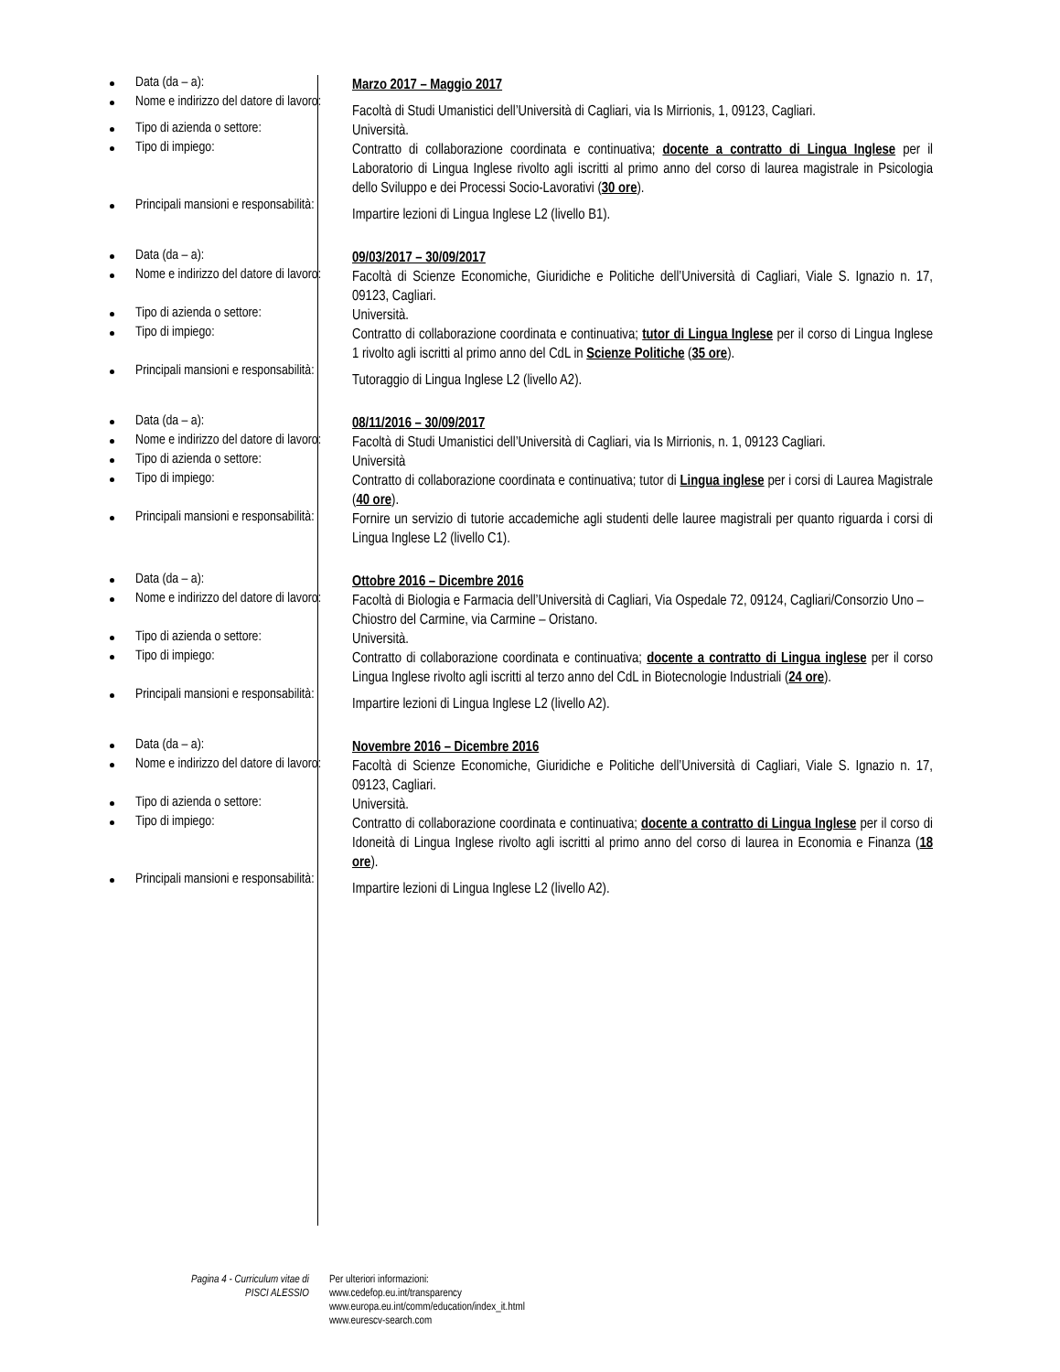| Data (da – a): | Marzo 2017 – Maggio 2017 |
| Nome e indirizzo del datore di lavoro: | Facoltà di Studi Umanistici dell’Università di Cagliari, via Is Mirrionis, 1, 09123, Cagliari. |
| Tipo di azienda o settore: | Università. |
| Tipo di impiego: | Contratto di collaborazione coordinata e continuativa; docente a contratto di Lingua Inglese per il Laboratorio di Lingua Inglese rivolto agli iscritti al primo anno del corso di laurea magistrale in Psicologia dello Sviluppo e dei Processi Socio-Lavorativi ( 30 ore ). |
| Principali mansioni e responsabilità: | Impartire lezioni di Lingua Inglese L2 (livello B1). |
| Data (da – a): | 09/03/2017 – 30/09/2017 |
| Nome e indirizzo del datore di lavoro: | Facoltà di Scienze Economiche, Giuridiche e Politiche dell’Università di Cagliari, Viale S. Ignazio n. 17, 09123, Cagliari. |
| Tipo di azienda o settore: | Università. |
| Tipo di impiego: | Contratto di collaborazione coordinata e continuativa; tutor di Lingua Inglese per il corso di Lingua Inglese 1 rivolto agli iscritti al primo anno del CdL in Scienze Politiche ( 35 ore ). |
| Principali mansioni e responsabilità: | Tutoraggio di Lingua Inglese L2 (livello A2). |
| Data (da – a): | 08/11/2016 – 30/09/2017 |
| Nome e indirizzo del datore di lavoro: | Facoltà di Studi Umanistici dell’Università di Cagliari, via Is Mirrionis, n. 1, 09123 Cagliari. |
| Tipo di azienda o settore: | Università |
| Tipo di impiego: | Contratto di collaborazione coordinata e continuativa; tutor di Lingua inglese per i corsi di Laurea Magistrale ( 40 ore ). |
| Principali mansioni e responsabilità: | Fornire un servizio di tutorie accademiche agli studenti delle lauree magistrali per quanto riguarda i corsi di Lingua Inglese L2 (livello C1). |
| Data (da – a): | Ottobre 2016 – Dicembre 2016 |
| Nome e indirizzo del datore di lavoro: | Facoltà di Biologia e Farmacia dell’Università di Cagliari, Via Ospedale 72, 09124, Cagliari/Consorzio Uno – Chiostro del Carmine, via Carmine – Oristano. |
| Tipo di azienda o settore: | Università. |
| Tipo di impiego: | Contratto di collaborazione coordinata e continuativa; docente a contratto di Lingua inglese per il corso Lingua Inglese rivolto agli iscritti al terzo anno del CdL in Biotecnologie Industriali ( 24 ore ). |
| Principali mansioni e responsabilità: | Impartire lezioni di Lingua Inglese L2 (livello A2). |
| Data (da – a): | Novembre 2016 – Dicembre 2016 |
| Nome e indirizzo del datore di lavoro: | Facoltà di Scienze Economiche, Giuridiche e Politiche dell’Università di Cagliari, Viale S. Ignazio n. 17, 09123, Cagliari. |
| Tipo di azienda o settore: | Università. |
| Tipo di impiego: | Contratto di collaborazione coordinata e continuativa; docente a contratto di Lingua Inglese per il corso di Idoneità di Lingua Inglese rivolto agli iscritti al primo anno del corso di laurea in Economia e Finanza ( 18 ore ). |
| Principali mansioni e responsabilità: | Impartire lezioni di Lingua Inglese L2 (livello A2). |
Pagina 4 - Curriculum vitae di
PISCI ALESSIO
Per ulteriori informazioni:
www.cedefop.eu.int/transparency
www.europa.eu.int/comm/education/index_it.html
www.eurescv-search.com